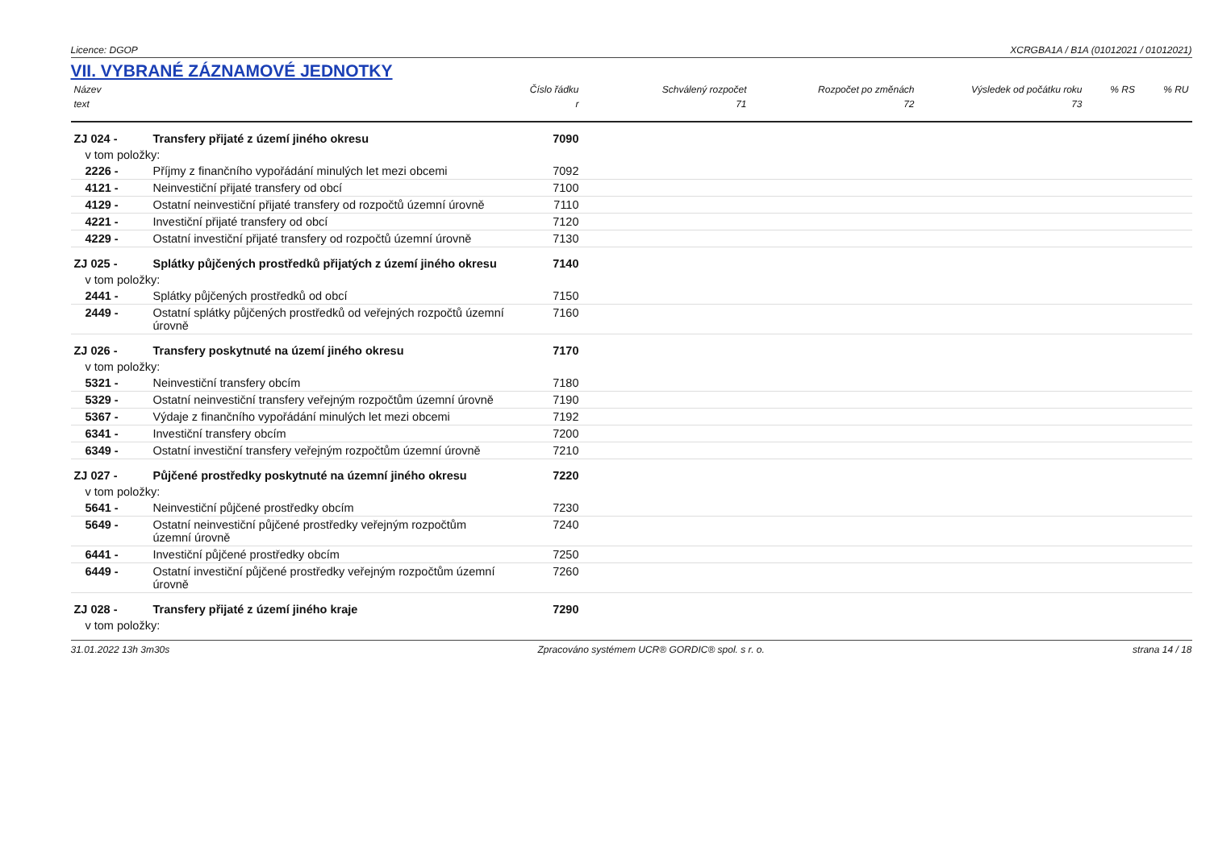Licence: DGOP XCRGBA1A / B1A (01012021 / 01012021)
VII. VYBRANÉ ZÁZNAMOVÉ JEDNOTKY
| Název | | Číslo řádku | Schválený rozpočet | Rozpočet po změnách | Výsledek od počátku roku | % RS | % RU |
| --- | --- | --- | --- | --- | --- | --- | --- |
| text | | r | 71 | 72 | 73 | | |
| ZJ 024 - | Transfery přijaté z území jiného okresu | 7090 | | | | | |
| v tom položky: | | | | | | | |
| 2226 - | Příjmy z finančního vypořádání minulých let mezi obcemi | 7092 | | | | | |
| 4121 - | Neinvestiční přijaté transfery od obcí | 7100 | | | | | |
| 4129 - | Ostatní neinvestiční přijaté transfery od rozpočtů územní úrovně | 7110 | | | | | |
| 4221 - | Investiční přijaté transfery od obcí | 7120 | | | | | |
| 4229 - | Ostatní investiční přijaté transfery od rozpočtů územní úrovně | 7130 | | | | | |
| ZJ 025 - | Splátky půjčených prostředků přijatých z území jiného okresu | 7140 | | | | | |
| v tom položky: | | | | | | | |
| 2441 - | Splátky půjčených prostředků od obcí | 7150 | | | | | |
| 2449 - | Ostatní splátky půjčených prostředků od veřejných rozpočtů územní úrovně | 7160 | | | | | |
| ZJ 026 - | Transfery poskytnuté na území jiného okresu | 7170 | | | | | |
| v tom položky: | | | | | | | |
| 5321 - | Neinvestiční transfery obcím | 7180 | | | | | |
| 5329 - | Ostatní neinvestiční transfery veřejným rozpočtům územní úrovně | 7190 | | | | | |
| 5367 - | Výdaje z finančního vypořádání minulých let mezi obcemi | 7192 | | | | | |
| 6341 - | Investiční transfery obcím | 7200 | | | | | |
| 6349 - | Ostatní investiční transfery veřejným rozpočtům územní úrovně | 7210 | | | | | |
| ZJ 027 - | Půjčené prostředky poskytnuté na územní jiného okresu | 7220 | | | | | |
| v tom položky: | | | | | | | |
| 5641 - | Neinvestiční půjčené prostředky obcím | 7230 | | | | | |
| 5649 - | Ostatní neinvestiční půjčené prostředky veřejným rozpočtům územní úrovně | 7240 | | | | | |
| 6441 - | Investiční půjčené prostředky obcím | 7250 | | | | | |
| 6449 - | Ostatní investiční půjčené prostředky veřejným rozpočtům územní úrovně | 7260 | | | | | |
| ZJ 028 - | Transfery přijaté z území jiného kraje | 7290 | | | | | |
| v tom položky: | | | | | | | |
31.01.2022 13h 3m30s Zpracováno systémem UCR® GORDIC® spol. s r. o. strana 14 / 18